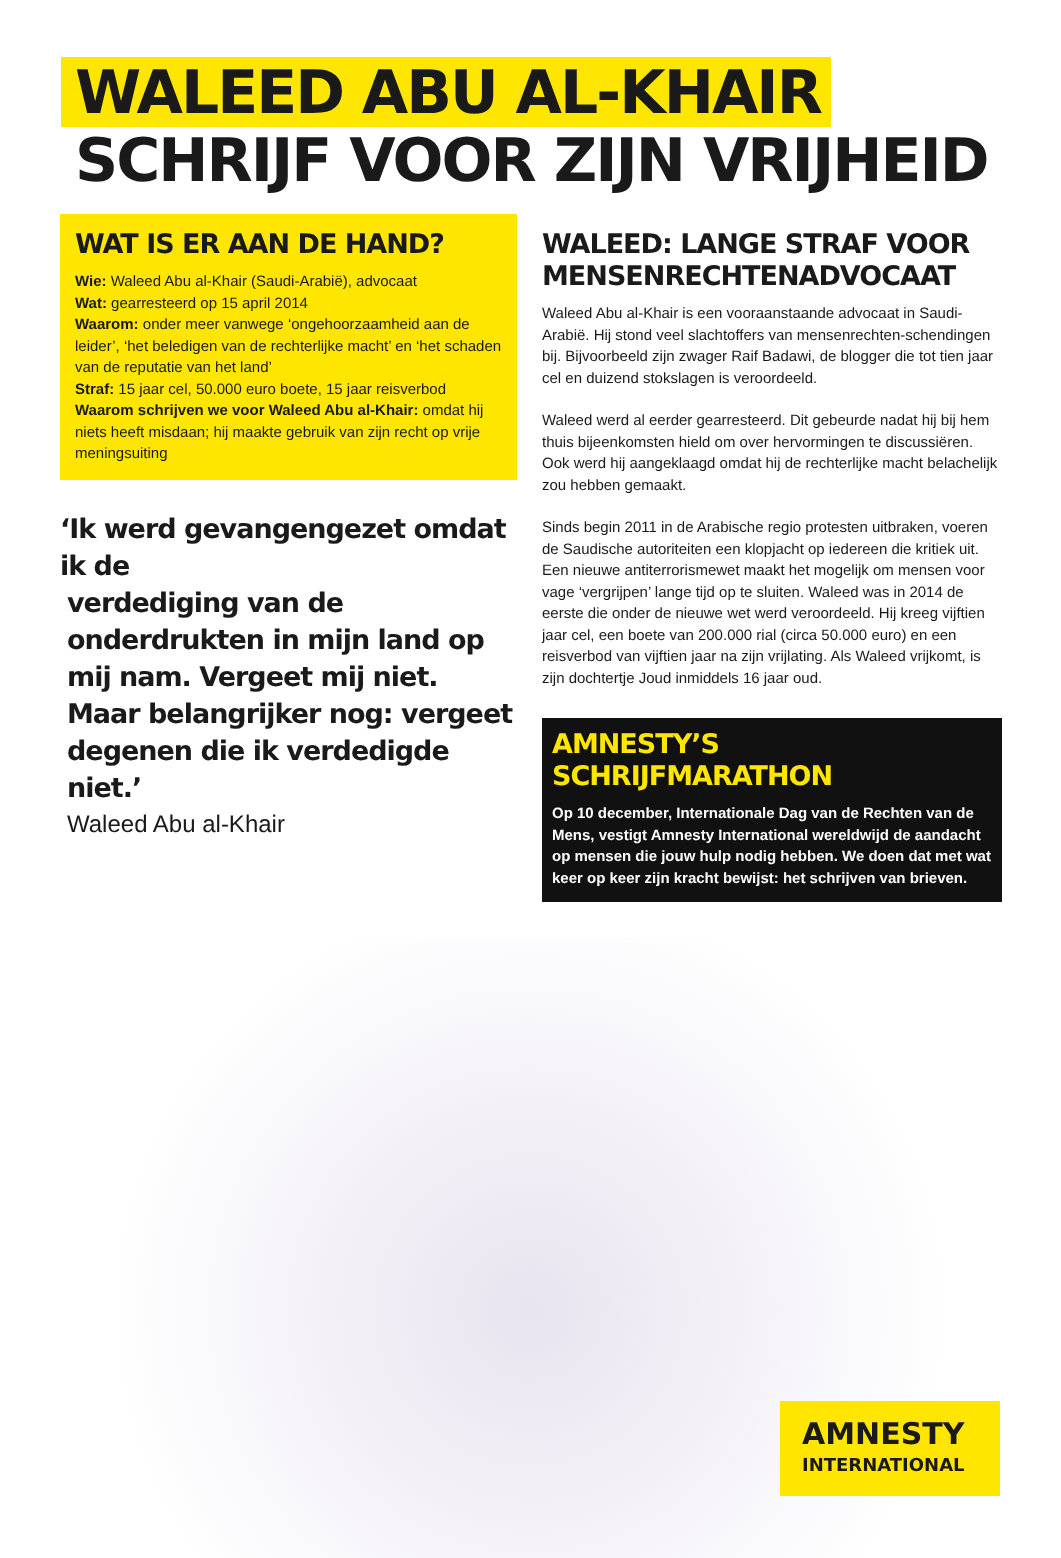WALEED ABU AL-KHAIR
SCHRIJF VOOR ZIJN VRIJHEID
WAT IS ER AAN DE HAND?
Wie: Waleed Abu al-Khair (Saudi-Arabië), advocaat
Wat: gearresteerd op 15 april 2014
Waarom: onder meer vanwege ‘ongehoorzaamheid aan de leider’, ‘het beledigen van de rechterlijke macht’ en ‘het schaden van de reputatie van het land’
Straf: 15 jaar cel, 50.000 euro boete, 15 jaar reisverbod
Waarom schrijven we voor Waleed Abu al-Khair: omdat hij niets heeft misdaan; hij maakte gebruik van zijn recht op vrije meningsuiting
‘Ik werd gevangengezet omdat ik de
verdediging van de onderdrukten in mijn land op mij nam. Vergeet mij niet. Maar belangrijker nog: vergeet degenen die ik verdedigde niet.’
Waleed Abu al-Khair
WALEED: LANGE STRAF VOOR MENSENRECHTENADVOCAAT
Waleed Abu al-Khair is een vooraanstaande advocaat in Saudi-Arabië. Hij stond veel slachtoffers van mensenrechten-schendingen bij. Bijvoorbeeld zijn zwager Raif Badawi, de blogger die tot tien jaar cel en duizend stokslagen is veroordeeld.
Waleed werd al eerder gearresteerd. Dit gebeurde nadat hij bij hem thuis bijeenkomsten hield om over hervormingen te discussiëren. Ook werd hij aangeklaagd omdat hij de rechterlijke macht belachelijk zou hebben gemaakt.
Sinds begin 2011 in de Arabische regio protesten uitbraken, voeren de Saudische autoriteiten een klopjacht op iedereen die kritiek uit. Een nieuwe antiterrorismewet maakt het mogelijk om mensen voor vage ‘vergrijpen’ lange tijd op te sluiten. Waleed was in 2014 de eerste die onder de nieuwe wet werd veroordeeld. Hij kreeg vijftien jaar cel, een boete van 200.000 rial (circa 50.000 euro) en een reisverbod van vijftien jaar na zijn vrijlating. Als Waleed vrijkomt, is zijn dochtertje Joud inmiddels 16 jaar oud.
AMNESTY’S SCHRIJFMARATHON
Op 10 december, Internationale Dag van de Rechten van de Mens, vestigt Amnesty International wereldwijd de aandacht op mensen die jouw hulp nodig hebben. We doen dat met wat keer op keer zijn kracht bewijst: het schrijven van brieven.
AMNESTY
INTERNATIONAL